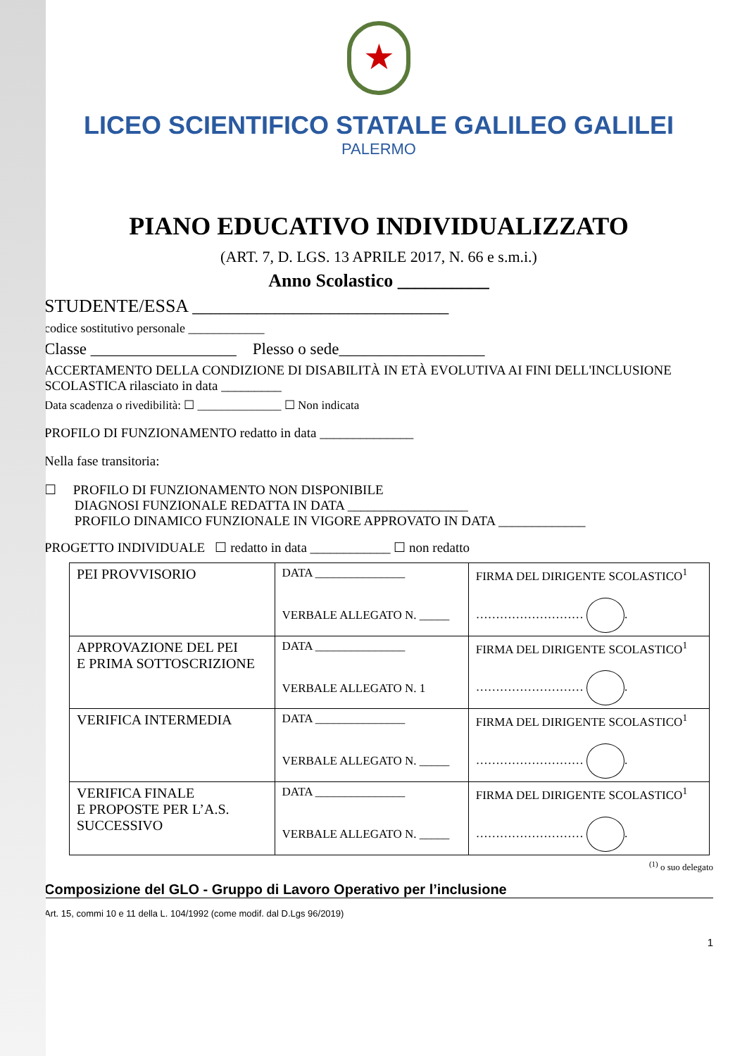★
LICEO SCIENTIFICO STATALE GALILEO GALILEI
PALERMO
PIANO EDUCATIVO INDIVIDUALIZZATO
(ART. 7, D. LGS. 13 APRILE 2017, N. 66 e s.m.i.)
Anno Scolastico __________
STUDENTE/ESSA ____________________________
codice sostitutivo personale ____________
Classe __________________ Plesso o sede__________________
ACCERTAMENTO DELLA CONDIZIONE DI DISABILITÀ IN ETÀ EVOLUTIVA AI FINI DELL'INCLUSIONE SCOLASTICA rilasciato in data _________
Data scadenza o rivedibilità: ☐ ______________ ☐ Non indicata
PROFILO DI FUNZIONAMENTO redatto in data ______________
Nella fase transitoria:
☐ PROFILO DI FUNZIONAMENTO NON DISPONIBILE
DIAGNOSI FUNZIONALE REDATTA IN DATA __________________
PROFILO DINAMICO FUNZIONALE IN VIGORE APPROVATO IN DATA _____________
PROGETTO INDIVIDUALE ☐ redatto in data ____________ ☐ non redatto
| PEI PROVVISORIO | DATA _______________ VERBALE ALLEGATO N. _____ | FIRMA DEL DIRIGENTE SCOLASTICO<sup>1</sup> ……………………… . |
| APPROVAZIONE DEL PEI E PRIMA SOTTOSCRIZIONE | DATA _______________ VERBALE ALLEGATO N. 1 | FIRMA DEL DIRIGENTE SCOLASTICO<sup>1</sup> ……………………… . |
| VERIFICA INTERMEDIA | DATA _______________ VERBALE ALLEGATO N. _____ | FIRMA DEL DIRIGENTE SCOLASTICO<sup>1</sup> ……………………… . |
| VERIFICA FINALE E PROPOSTE PER L’A.S. SUCCESSIVO | DATA _______________ VERBALE ALLEGATO N. _____ | FIRMA DEL DIRIGENTE SCOLASTICO<sup>1</sup> ……………………… . |
<sup>(1)</sup> o suo delegato
Composizione del GLO - Gruppo di Lavoro Operativo per l’inclusione
Art. 15, commi 10 e 11 della L. 104/1992 (come modif. dal D.Lgs 96/2019)
1